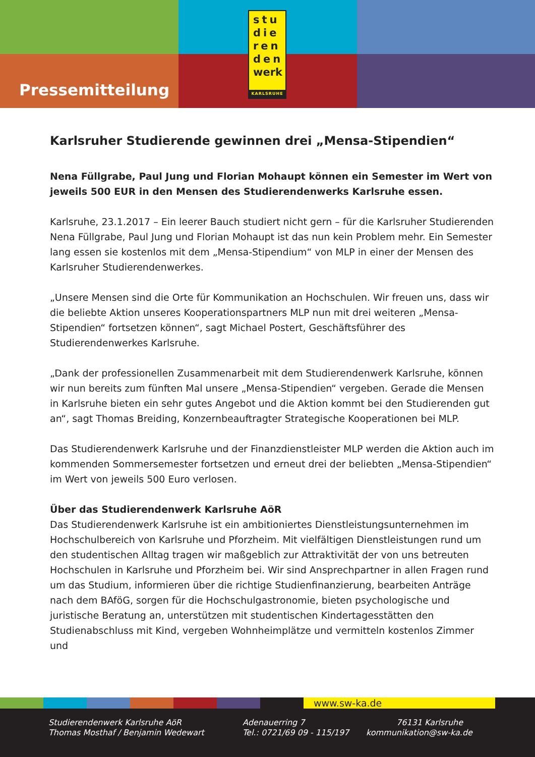stu
die
ren
den
werk
KARLSRUHE
Pressemitteilung
Karlsruher Studierende gewinnen drei „Mensa-Stipendien“
Nena Füllgrabe, Paul Jung und Florian Mohaupt können ein Semester im Wert von jeweils 500 EUR in den Mensen des Studierendenwerks Karlsruhe essen.
Karlsruhe, 23.1.2017 – Ein leerer Bauch studiert nicht gern – für die Karlsruher Studierenden Nena Füllgrabe, Paul Jung und Florian Mohaupt ist das nun kein Problem mehr. Ein Semester lang essen sie kostenlos mit dem „Mensa-Stipendium“ von MLP in einer der Mensen des Karlsruher Studierendenwerkes.
„Unsere Mensen sind die Orte für Kommunikation an Hochschulen. Wir freuen uns, dass wir die beliebte Aktion unseres Kooperationspartners MLP nun mit drei weiteren „Mensa-Stipendien“ fortsetzen können“, sagt Michael Postert, Geschäftsführer des Studierendenwerkes Karlsruhe.
„Dank der professionellen Zusammenarbeit mit dem Studierendenwerk Karlsruhe, können wir nun bereits zum fünften Mal unsere „Mensa-Stipendien“ vergeben. Gerade die Mensen in Karlsruhe bieten ein sehr gutes Angebot und die Aktion kommt bei den Studierenden gut an“, sagt Thomas Breiding, Konzernbeauftragter Strategische Kooperationen bei MLP.
Das Studierendenwerk Karlsruhe und der Finanzdienstleister MLP werden die Aktion auch im kommenden Sommersemester fortsetzen und erneut drei der beliebten „Mensa-Stipendien“ im Wert von jeweils 500 Euro verlosen.
Über das Studierendenwerk Karlsruhe AöR
Das Studierendenwerk Karlsruhe ist ein ambitioniertes Dienstleistungsunternehmen im Hochschulbereich von Karlsruhe und Pforzheim. Mit vielfältigen Dienstleistungen rund um den studentischen Alltag tragen wir maßgeblich zur Attraktivität der von uns betreuten Hochschulen in Karlsruhe und Pforzheim bei. Wir sind Ansprechpartner in allen Fragen rund um das Studium, informieren über die richtige Studienfinanzierung, bearbeiten Anträge nach dem BAföG, sorgen für die Hochschulgastronomie, bieten psychologische und juristische Beratung an, unterstützen mit studentischen Kindertagesstätten den Studienabschluss mit Kind, vergeben Wohnheimplätze und vermitteln kostenlos Zimmer und
www.sw-ka.de
Studierendenwerk Karlsruhe AöR Adenauerring 7 76131 Karlsruhe Thomas Mosthaf / Benjamin Wedewart Tel.: 0721/69 09 - 115/197 kommunikation@sw-ka.de